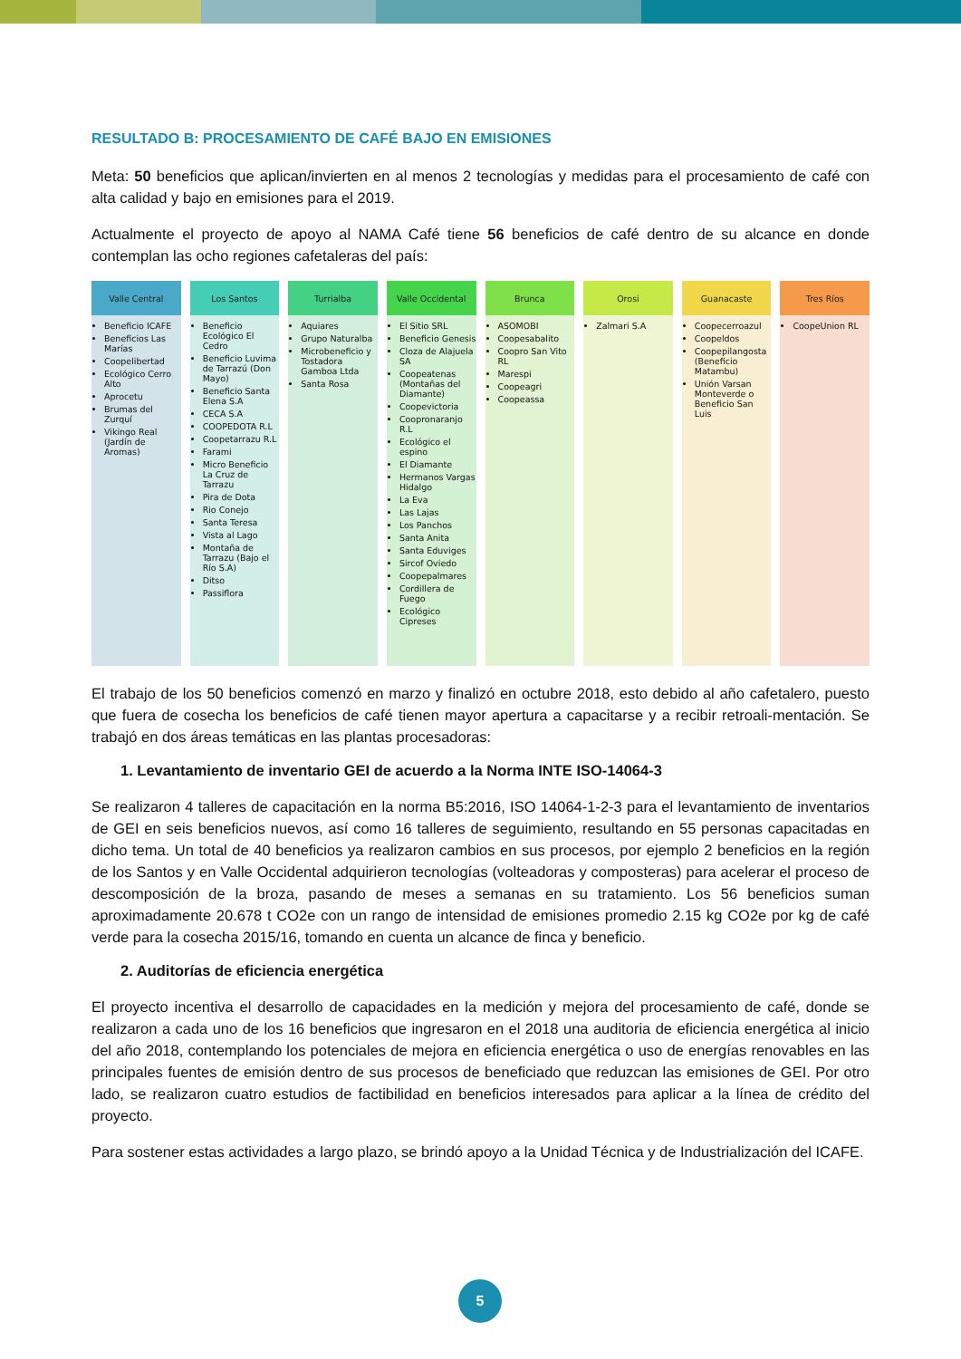RESULTADO B: PROCESAMIENTO DE CAFÉ BAJO EN EMISIONES
Meta: 50 beneficios que aplican/invierten en al menos 2 tecnologías y medidas para el procesamiento de café con alta calidad y bajo en emisiones para el 2019.
Actualmente el proyecto de apoyo al NAMA Café tiene 56 beneficios de café dentro de su alcance en donde contemplan las ocho regiones cafetaleras del país:
Valle Central
Beneficio ICAFE
Beneficios Las Marías
Coopelibertad
Ecológico Cerro Alto
Aprocetu
Brumas del Zurquí
Vikingo Real (Jardín de Aromas)
Los Santos
Beneficio Ecológico El Cedro
Beneficio Luvima de Tarrazú (Don Mayo)
Beneficio Santa Elena S.A
CECA S.A
COOPEDOTA R.L
Coopetarrazu R.L
Farami
Micro Beneficio La Cruz de Tarrazu
Pira de Dota
Rio Conejo
Santa Teresa
Vista al Lago
Montaña de Tarrazu (Bajo el Río S.A)
Ditso
Passiflora
Turrialba
Aquiares
Grupo Naturalba
Microbeneficio y Tostadora Gamboa Ltda
Santa Rosa
Valle Occidental
El Sitio SRL
Beneficio Genesis
Cloza de Alajuela SA
Coopeatenas (Montañas del Diamante)
Coopevictoria
Coopronaranjo R.L
Ecológico el espino
El Diamante
Hermanos Vargas Hidalgo
La Eva
Las Lajas
Los Panchos
Santa Anita
Santa Eduviges
Sircof Oviedo
Coopepalmares
Cordillera de Fuego
Ecológico Cipreses
Brunca
ASOMOBI
Coopesabalito
Coopro San Vito RL
Marespi
Coopeagri
Coopeassa
Orosi
Zalmari S.A
Guanacaste
Coopecerroazul
Coopeldos
Coopepilangosta (Beneficio Matambu)
Unión Varsan Monteverde o Beneficio San Luis
Tres Ríos
CoopeUnion RL
El trabajo de los 50 beneficios comenzó en marzo y finalizó en octubre 2018, esto debido al año cafetalero, puesto que fuera de cosecha los beneficios de café tienen mayor apertura a capacitarse y a recibir retroali-mentación. Se trabajó en dos áreas temáticas en las plantas procesadoras:
1. Levantamiento de inventario GEI de acuerdo a la Norma INTE ISO-14064-3
Se realizaron 4 talleres de capacitación en la norma B5:2016, ISO 14064-1-2-3 para el levantamiento de inventarios de GEI en seis beneficios nuevos, así como 16 talleres de seguimiento, resultando en 55 personas capacitadas en dicho tema. Un total de 40 beneficios ya realizaron cambios en sus procesos, por ejemplo 2 beneficios en la región de los Santos y en Valle Occidental adquirieron tecnologías (volteadoras y composteras) para acelerar el proceso de descomposición de la broza, pasando de meses a semanas en su tratamiento. Los 56 beneficios suman aproximadamente 20.678 t CO2e con un rango de intensidad de emisiones promedio 2.15 kg CO2e por kg de café verde para la cosecha 2015/16, tomando en cuenta un alcance de finca y beneficio.
2. Auditorías de eficiencia energética
El proyecto incentiva el desarrollo de capacidades en la medición y mejora del procesamiento de café, donde se realizaron a cada uno de los 16 beneficios que ingresaron en el 2018 una auditoria de eficiencia energética al inicio del año 2018, contemplando los potenciales de mejora en eficiencia energética o uso de energías renovables en las principales fuentes de emisión dentro de sus procesos de beneficiado que reduzcan las emisiones de GEI. Por otro lado, se realizaron cuatro estudios de factibilidad en beneficios interesados para aplicar a la línea de crédito del proyecto.
Para sostener estas actividades a largo plazo, se brindó apoyo a la Unidad Técnica y de Industrialización del ICAFE.
5